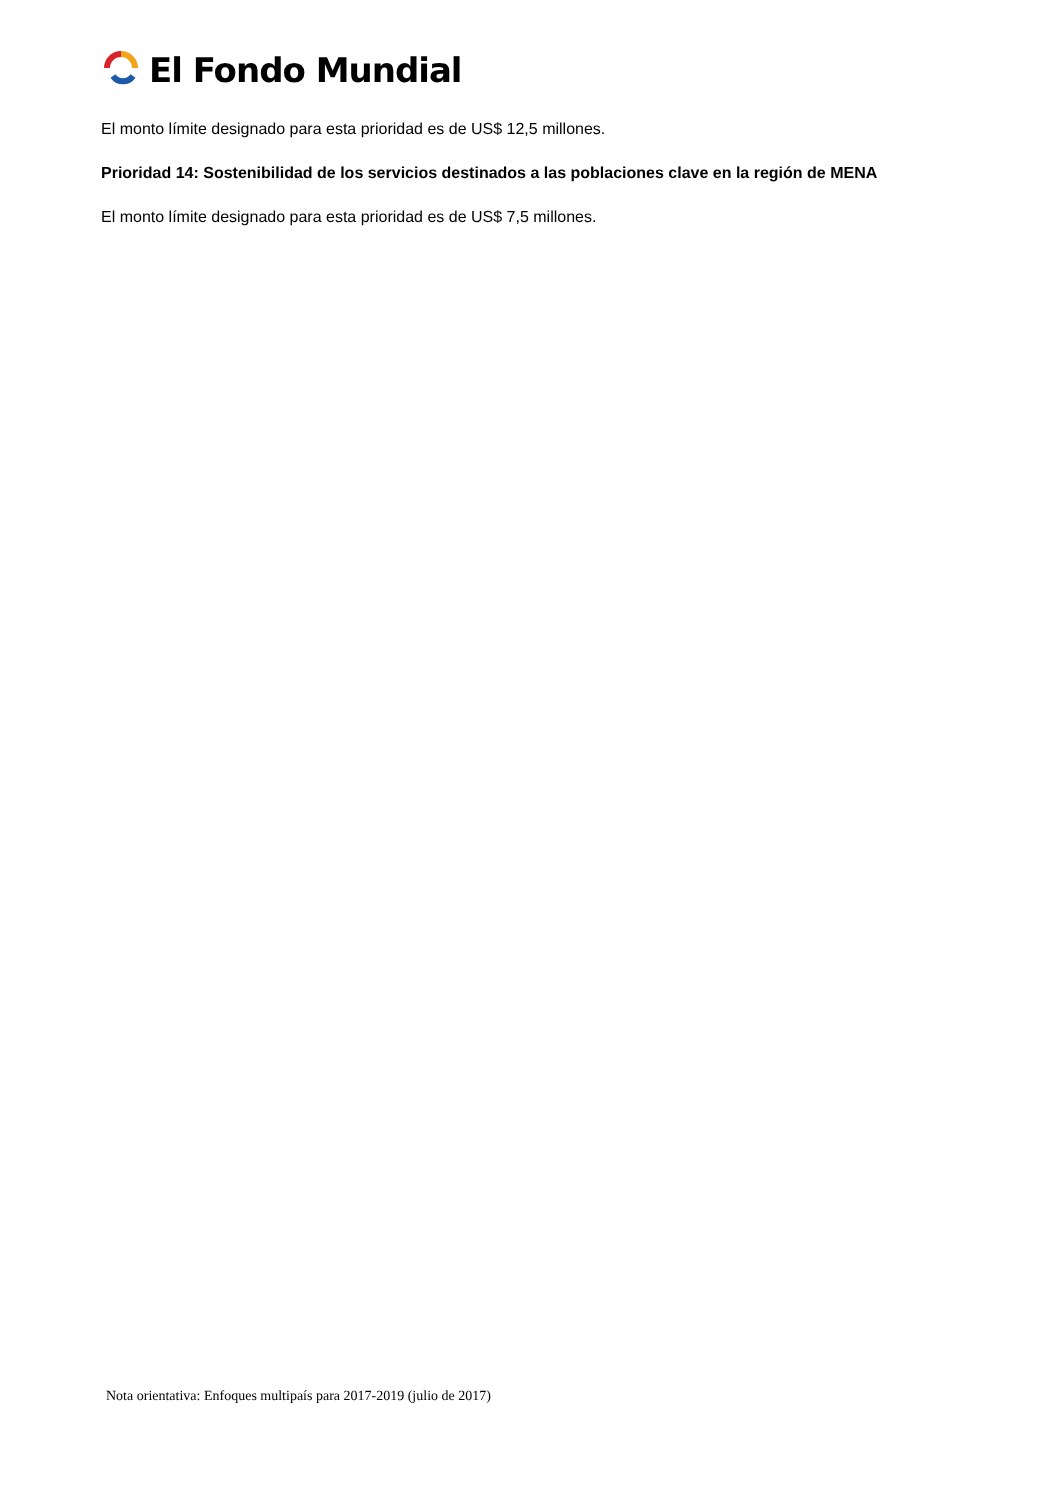El Fondo Mundial
El monto límite designado para esta prioridad es de US$ 12,5 millones.
Prioridad 14: Sostenibilidad de los servicios destinados a las poblaciones clave en la región de MENA
El monto límite designado para esta prioridad es de US$ 7,5 millones.
Nota orientativa: Enfoques multipaís para 2017-2019 (julio de 2017)